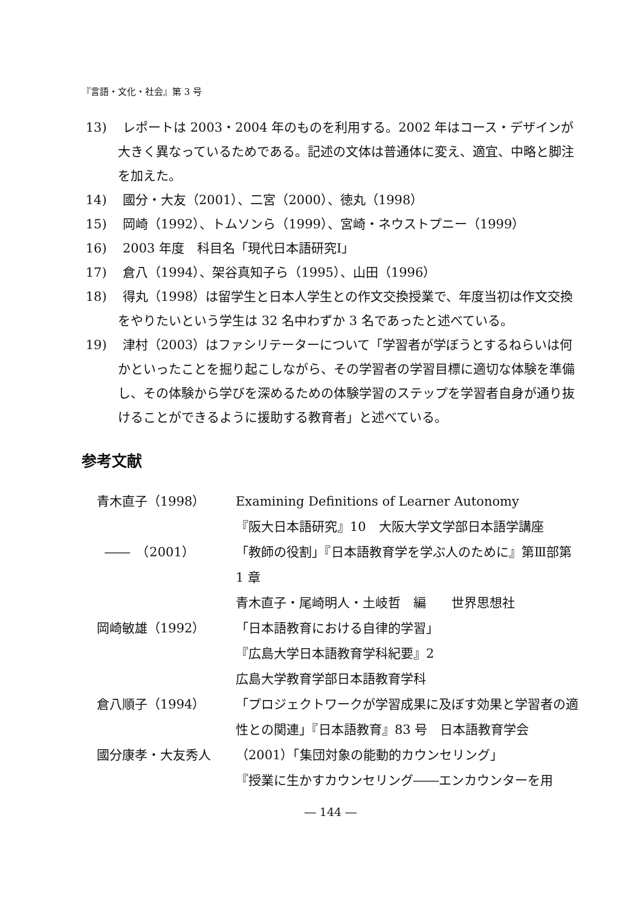『言語・文化・社会』第 3 号
13) レポートは 2003・2004 年のものを利用する。2002 年はコース・デザインが大きく異なっているためである。記述の文体は普通体に変え、適宜、中略と脚注を加えた。
14) 國分・大友（2001）、二宮（2000）、徳丸（1998）
15) 岡崎（1992）、トムソンら（1999）、宮崎・ネウストプニー（1999）
16) 2003 年度　科目名「現代日本語研究Ⅰ」
17) 倉八（1994）、架谷真知子ら（1995）、山田（1996）
18) 得丸（1998）は留学生と日本人学生との作文交換授業で、年度当初は作文交換をやりたいという学生は 32 名中わずか 3 名であったと述べている。
19) 津村（2003）はファシリテーターについて「学習者が学ぼうとするねらいは何かといったことを掘り起こしながら、その学習者の学習目標に適切な体験を準備し、その体験から学びを深めるための体験学習のステップを学習者自身が通り抜けることができるように援助する教育者」と述べている。
参考文献
青木直子（1998） Examining Definitions of Learner Autonomy
『阪大日本語研究』10　大阪大学文学部日本語学講座
――　（2001） 「教師の役割」『日本語教育学を学ぶ人のために』第Ⅲ部第 1 章
青木直子・尾崎明人・土岐哲　編　　世界思想社
岡崎敏雄（1992） 「日本語教育における自律的学習」
『広島大学日本語教育学科紀要』2
広島大学教育学部日本語教育学科
倉八順子（1994） 「プロジェクトワークが学習成果に及ぼす効果と学習者の適性との関連」『日本語教育』83 号　日本語教育学会
國分康孝・大友秀人 （2001）「集団対象の能動的カウンセリング」
『授業に生かすカウンセリング――エンカウンターを用
― 144 ―